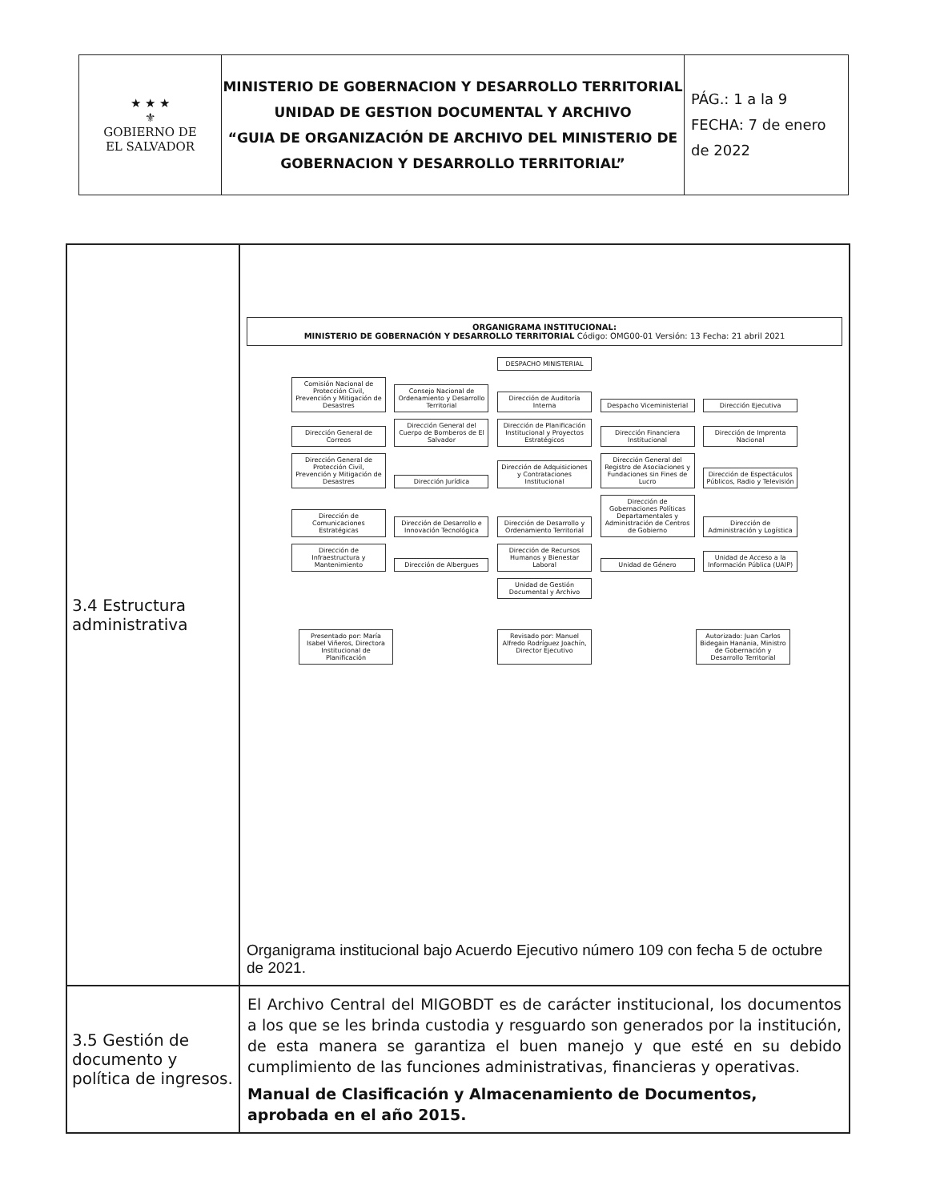| ★ ★ ★ ⚜ GOBIERNO DE EL SALVADOR | MINISTERIO DE GOBERNACION Y DESARROLLO TERRITORIAL UNIDAD DE GESTION DOCUMENTAL Y ARCHIVO “GUIA DE ORGANIZACIÓN DE ARCHIVO DEL MINISTERIO DE GOBERNACION Y DESARROLLO TERRITORIAL” | PÁG.: 1 a la 9 FECHA: 7 de enero de 2022 |
| 3.4 Estructura administrativa | ORGANIGRAMA INSTITUCIONAL: MINISTERIO DE GOBERNACIÓN Y DESARROLLO TERRITORIAL Código: OMG00-01 Versión: 13 Fecha: 21 abril 2021 DESPACHO MINISTERIAL Comisión Nacional de Protección Civil, Prevención y Mitigación de Desastres Consejo Nacional de Ordenamiento y Desarrollo Territorial Dirección de Auditoría Interna Despacho Viceministerial Dirección Ejecutiva Dirección General de Correos Dirección General del Cuerpo de Bomberos de El Salvador Dirección de Planificación Institucional y Proyectos Estratégicos Dirección Financiera Institucional Dirección de Imprenta Nacional Dirección General de Protección Civil, Prevención y Mitigación de Desastres Dirección Jurídica Dirección de Adquisiciones y Contrataciones Institucional Dirección General del Registro de Asociaciones y Fundaciones sin Fines de Lucro Dirección de Espectáculos Públicos, Radio y Televisión Dirección de Comunicaciones Estratégicas Dirección de Desarrollo e Innovación Tecnológica Dirección de Desarrollo y Ordenamiento Territorial Dirección de Gobernaciones Políticas Departamentales y Administración de Centros de Gobierno Dirección de Administración y Logística Dirección de Infraestructura y Mantenimiento Dirección de Albergues Dirección de Recursos Humanos y Bienestar Laboral Unidad de Género Unidad de Acceso a la Información Pública (UAIP) Unidad de Gestión Documental y Archivo Presentado por: María Isabel Viñeros, Directora Institucional de Planificación Revisado por: Manuel Alfredo Rodríguez Joachín, Director Ejecutivo Autorizado: Juan Carlos Bidegain Hanania, Ministro de Gobernación y Desarrollo Territorial Organigrama institucional bajo Acuerdo Ejecutivo número 109 con fecha 5 de octubre de 2021. |
| 3.5 Gestión de documento y política de ingresos. | El Archivo Central del MIGOBDT es de carácter institucional, los documentos a los que se les brinda custodia y resguardo son generados por la institución, de esta manera se garantiza el buen manejo y que esté en su debido cumplimiento de las funciones administrativas, financieras y operativas. Manual de Clasificación y Almacenamiento de Documentos, aprobada en el año 2015. |